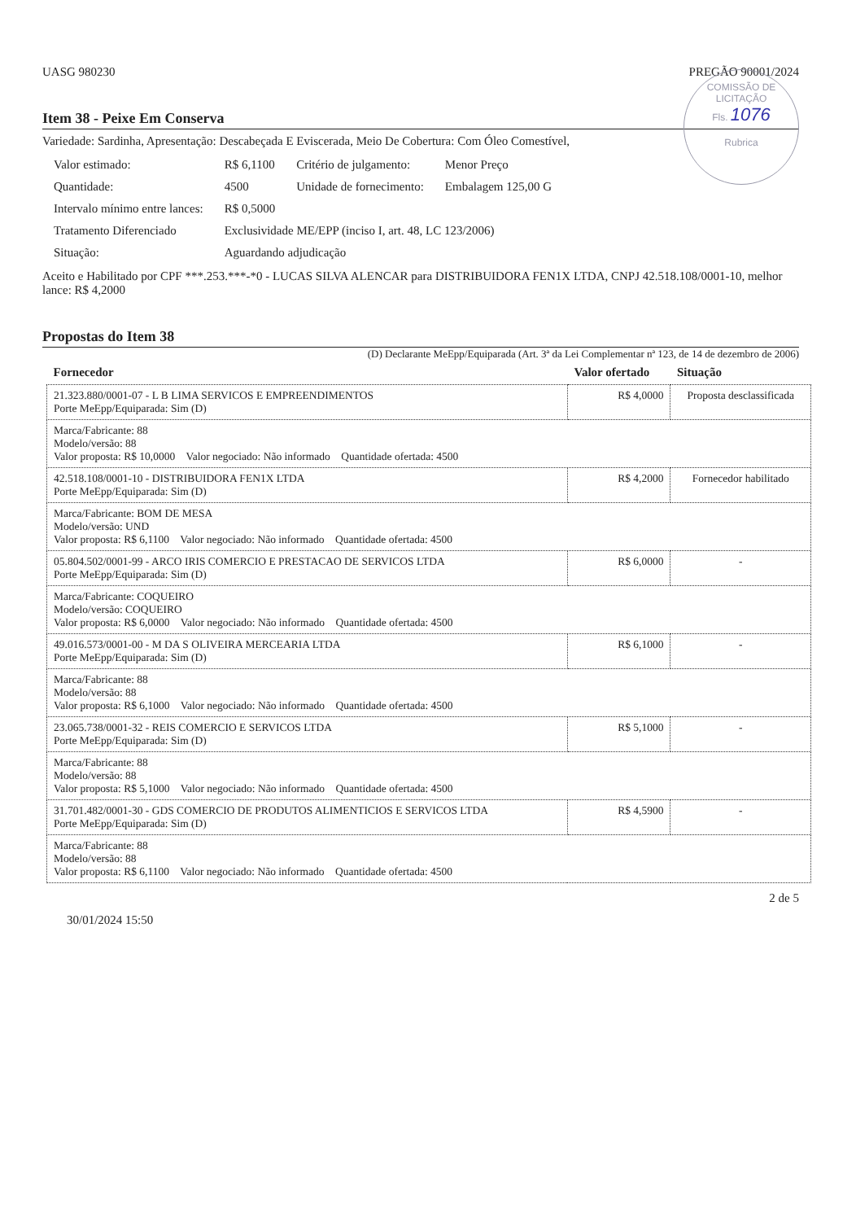COMISSÃO DE LICITAÇÃO
Fls. 1076
Rubrica
UASG 980230 PREGÃO 90001/2024
Item 38 - Peixe Em Conserva
Variedade: Sardinha, Apresentação: Descabeçada E Eviscerada, Meio De Cobertura: Com Óleo Comestível,
| Valor estimado: | R$ 6,1100 | Critério de julgamento: | Menor Preço |
| Quantidade: | 4500 | Unidade de fornecimento: | Embalagem 125,00 G |
| Intervalo mínimo entre lances: | R$ 0,5000 | | |
| Tratamento Diferenciado | Exclusividade ME/EPP (inciso I, art. 48, LC 123/2006) | | |
| Situação: | Aguardando adjudicação | | |
Aceito e Habilitado por CPF ***.253.***-*0 - LUCAS SILVA ALENCAR para DISTRIBUIDORA FEN1X LTDA, CNPJ 42.518.108/0001-10, melhor lance: R$ 4,2000
Propostas do Item 38
(D) Declarante MeEpp/Equiparada (Art. 3ª da Lei Complementar nª 123, de 14 de dezembro de 2006)
| Fornecedor | Valor ofertado | Situação |
| --- | --- | --- |
| 21.323.880/0001-07 - L B LIMA SERVICOS E EMPREENDIMENTOS Porte MeEpp/Equiparada: Sim (D) | R$ 4,0000 | Proposta desclassificada |
| Marca/Fabricante: 88 Modelo/versão: 88 Valor proposta: R$ 10,0000 Valor negociado: Não informado Quantidade ofertada: 4500 | | |
| 42.518.108/0001-10 - DISTRIBUIDORA FEN1X LTDA Porte MeEpp/Equiparada: Sim (D) | R$ 4,2000 | Fornecedor habilitado |
| Marca/Fabricante: BOM DE MESA Modelo/versão: UND Valor proposta: R$ 6,1100 Valor negociado: Não informado Quantidade ofertada: 4500 | | |
| 05.804.502/0001-99 - ARCO IRIS COMERCIO E PRESTACAO DE SERVICOS LTDA Porte MeEpp/Equiparada: Sim (D) | R$ 6,0000 | - |
| Marca/Fabricante: COQUEIRO Modelo/versão: COQUEIRO Valor proposta: R$ 6,0000 Valor negociado: Não informado Quantidade ofertada: 4500 | | |
| 49.016.573/0001-00 - M DA S OLIVEIRA MERCEARIA LTDA Porte MeEpp/Equiparada: Sim (D) | R$ 6,1000 | - |
| Marca/Fabricante: 88 Modelo/versão: 88 Valor proposta: R$ 6,1000 Valor negociado: Não informado Quantidade ofertada: 4500 | | |
| 23.065.738/0001-32 - REIS COMERCIO E SERVICOS LTDA Porte MeEpp/Equiparada: Sim (D) | R$ 5,1000 | - |
| Marca/Fabricante: 88 Modelo/versão: 88 Valor proposta: R$ 5,1000 Valor negociado: Não informado Quantidade ofertada: 4500 | | |
| 31.701.482/0001-30 - GDS COMERCIO DE PRODUTOS ALIMENTICIOS E SERVICOS LTDA Porte MeEpp/Equiparada: Sim (D) | R$ 4,5900 | - |
| Marca/Fabricante: 88 Modelo/versão: 88 Valor proposta: R$ 6,1100 Valor negociado: Não informado Quantidade ofertada: 4500 | | |
2 de 5
30/01/2024 15:50